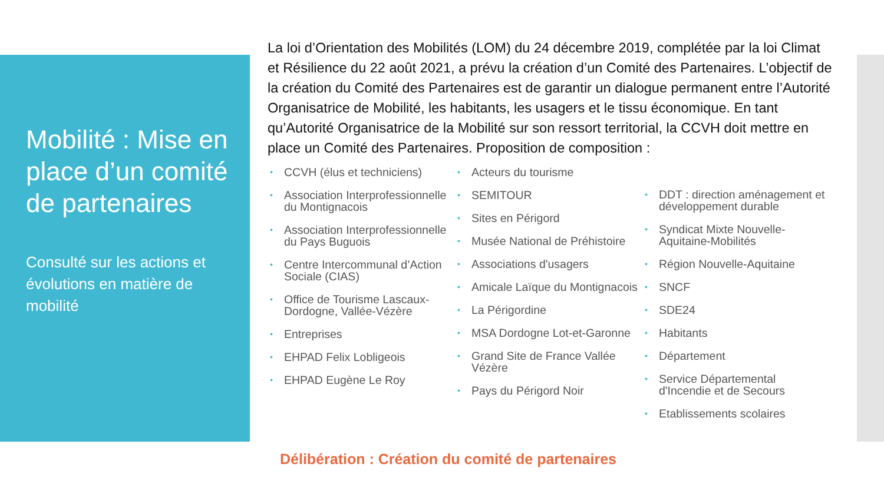Mobilité : Mise en place d’un comité de partenaires
Consulté sur les actions et évolutions en matière de mobilité
La loi d’Orientation des Mobilités (LOM) du 24 décembre 2019, complétée par la loi Climat et Résilience du 22 août 2021, a prévu la création d’un Comité des Partenaires. L’objectif de la création du Comité des Partenaires est de garantir un dialogue permanent entre l’Autorité Organisatrice de Mobilité, les habitants, les usagers et le tissu économique. En tant qu’Autorité Organisatrice de la Mobilité sur son ressort territorial, la CCVH doit mettre en place un Comité des Partenaires. Proposition de composition :
CCVH (élus et techniciens)
Association Interprofessionnelle du Montignacois
Association Interprofessionnelle du Pays Buguois
Centre Intercommunal d’Action Sociale (CIAS)
Office de Tourisme Lascaux-Dordogne, Vallée-Vézère
Entreprises
EHPAD Felix Lobligeois
EHPAD Eugène Le Roy
Acteurs du tourisme
SEMITOUR
Sites en Périgord
Musée National de Préhistoire
Associations d'usagers
Amicale Laïque du Montignacois
La Périgordine
MSA Dordogne Lot-et-Garonne
Grand Site de France Vallée Vézère
Pays du Périgord Noir
DDT : direction aménagement et développement durable
Syndicat Mixte Nouvelle-Aquitaine-Mobilités
Région Nouvelle-Aquitaine
SNCF
SDE24
Habitants
Département
Service Départemental d'Incendie et de Secours
Etablissements scolaires
Délibération : Création du comité de partenaires